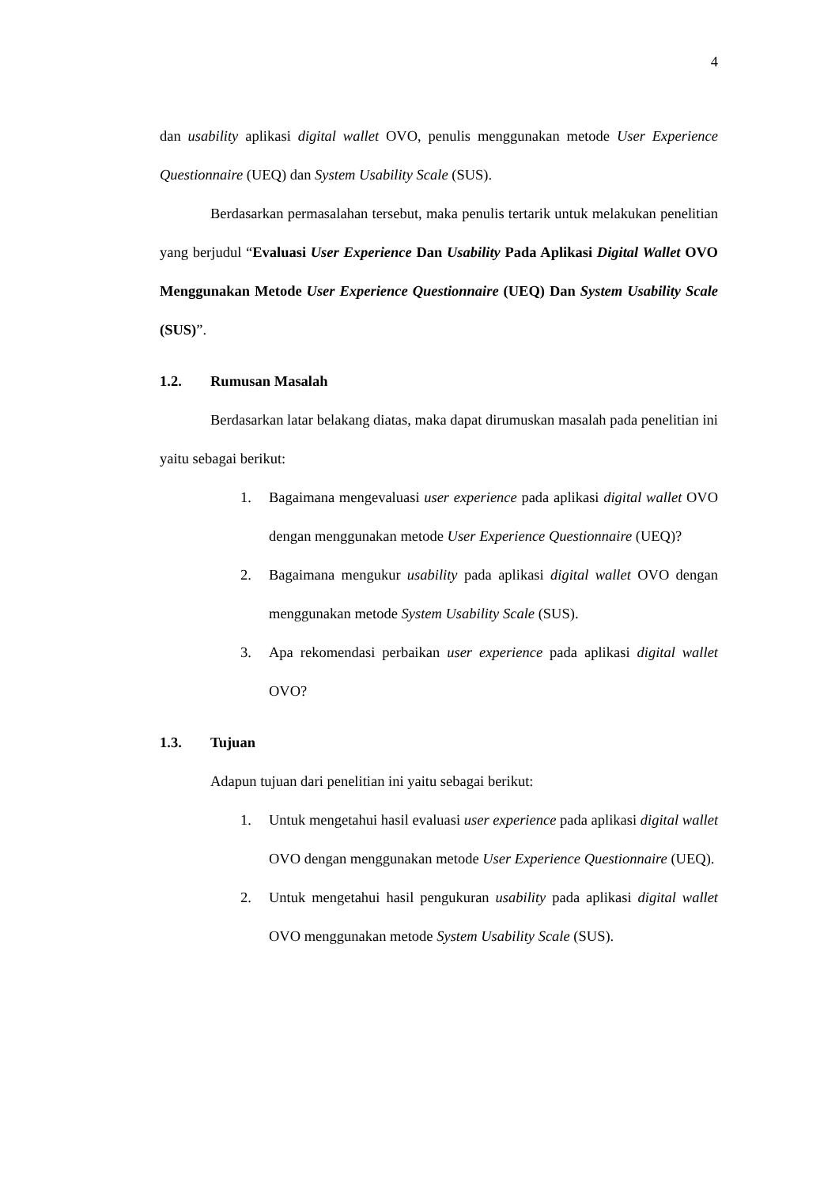4
dan usability aplikasi digital wallet OVO, penulis menggunakan metode User Experience Questionnaire (UEQ) dan System Usability Scale (SUS).
Berdasarkan permasalahan tersebut, maka penulis tertarik untuk melakukan penelitian yang berjudul “Evaluasi User Experience Dan Usability Pada Aplikasi Digital Wallet OVO Menggunakan Metode User Experience Questionnaire (UEQ) Dan System Usability Scale (SUS)”.
1.2. Rumusan Masalah
Berdasarkan latar belakang diatas, maka dapat dirumuskan masalah pada penelitian ini yaitu sebagai berikut:
1. Bagaimana mengevaluasi user experience pada aplikasi digital wallet OVO dengan menggunakan metode User Experience Questionnaire (UEQ)?
2. Bagaimana mengukur usability pada aplikasi digital wallet OVO dengan menggunakan metode System Usability Scale (SUS).
3. Apa rekomendasi perbaikan user experience pada aplikasi digital wallet OVO?
1.3. Tujuan
Adapun tujuan dari penelitian ini yaitu sebagai berikut:
1. Untuk mengetahui hasil evaluasi user experience pada aplikasi digital wallet OVO dengan menggunakan metode User Experience Questionnaire (UEQ).
2. Untuk mengetahui hasil pengukuran usability pada aplikasi digital wallet OVO menggunakan metode System Usability Scale (SUS).